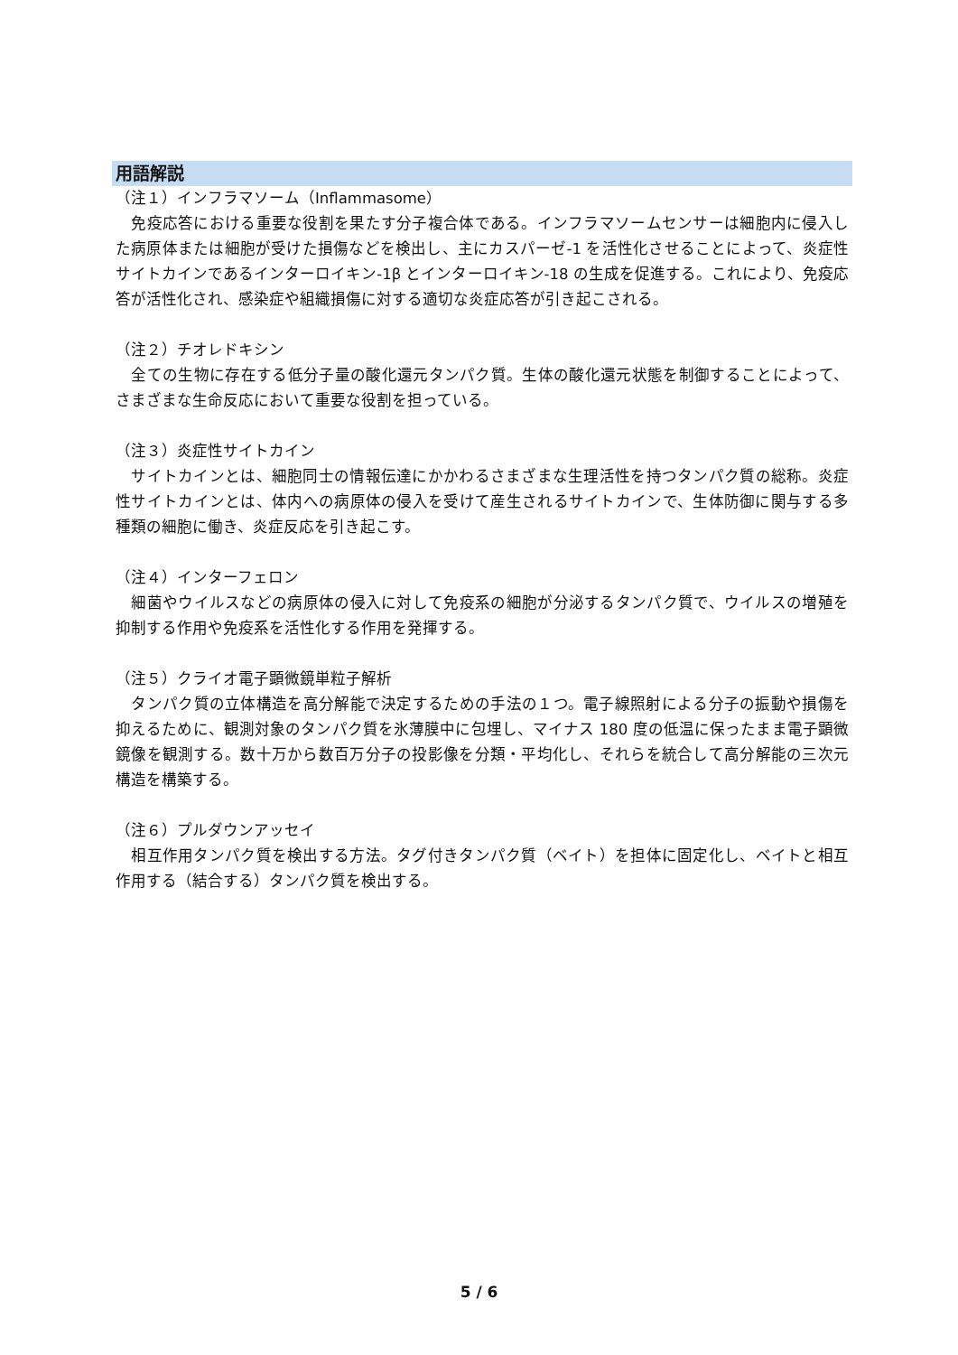用語解説
（注１）インフラマソーム（Inflammasome）
　免疫応答における重要な役割を果たす分子複合体である。インフラマソームセンサーは細胞内に侵入した病原体または細胞が受けた損傷などを検出し、主にカスパーゼ-1 を活性化させることによって、炎症性サイトカインであるインターロイキン-1β とインターロイキン-18 の生成を促進する。これにより、免疫応答が活性化され、感染症や組織損傷に対する適切な炎症応答が引き起こされる。
（注２）チオレドキシン
　全ての生物に存在する低分子量の酸化還元タンパク質。生体の酸化還元状態を制御することによって、さまざまな生命反応において重要な役割を担っている。
（注３）炎症性サイトカイン
　サイトカインとは、細胞同士の情報伝達にかかわるさまざまな生理活性を持つタンパク質の総称。炎症性サイトカインとは、体内への病原体の侵入を受けて産生されるサイトカインで、生体防御に関与する多種類の細胞に働き、炎症反応を引き起こす。
（注４）インターフェロン
　細菌やウイルスなどの病原体の侵入に対して免疫系の細胞が分泌するタンパク質で、ウイルスの増殖を抑制する作用や免疫系を活性化する作用を発揮する。
（注５）クライオ電子顕微鏡単粒子解析
　タンパク質の立体構造を高分解能で決定するための手法の１つ。電子線照射による分子の振動や損傷を抑えるために、観測対象のタンパク質を氷薄膜中に包埋し、マイナス 180 度の低温に保ったまま電子顕微鏡像を観測する。数十万から数百万分子の投影像を分類・平均化し、それらを統合して高分解能の三次元構造を構築する。
（注６）プルダウンアッセイ
　相互作用タンパク質を検出する方法。タグ付きタンパク質（ベイト）を担体に固定化し、ベイトと相互作用する（結合する）タンパク質を検出する。
5 / 6